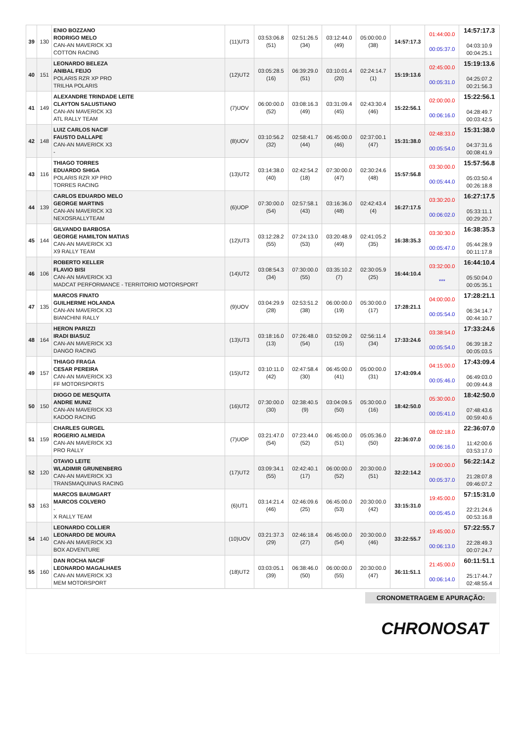| 39 | 130 | ENIO BOZZANO RODRIGO MELO CAN-AN MAVERICK X3 COTTON RACING | (11)UT3 | 03:53:06.8 (51) | 02:51:26.5 (34) | 03:12:44.0 (49) | 05:00:00.0 (38) | 14:57:17.3 | 01:44:00.0 00:05:37.0 | 14:57:17.3 04:03:10.9 00:04:25.1 |
| 40 | 151 | LEONARDO BELEZA ANIBAL FEIJO POLARIS RZR XP PRO TRILHA POLARIS | (12)UT2 | 03:05:28.5 (16) | 06:39:29.0 (51) | 03:10:01.4 (20) | 02:24:14.7 (1) | 15:19:13.6 | 02:45:00.0 00:05:31.0 | 15:19:13.6 04:25:07.2 00:21:56.3 |
| 41 | 149 | ALEXANDRE TRINDADE LEITE CLAYTON SALUSTIANO CAN-AN MAVERICK X3 ATL RALLY TEAM | (7)UOV | 06:00:00.0 (52) | 03:08:16.3 (49) | 03:31:09.4 (45) | 02:43:30.4 (46) | 15:22:56.1 | 02:00:00.0 00:06:16.0 | 15:22:56.1 04:28:49.7 00:03:42.5 |
| 42 | 148 | LUIZ CARLOS NACIF FAUSTO DALLAPE CAN-AN MAVERICK X3 - | (8)UOV | 03:10:56.2 (32) | 02:58:41.7 (44) | 06:45:00.0 (46) | 02:37:00.1 (47) | 15:31:38.0 | 02:48:33.0 00:05:54.0 | 15:31:38.0 04:37:31.6 00:08:41.9 |
| 43 | 116 | THIAGO TORRES EDUARDO SHIGA POLARIS RZR XP PRO TORRES RACING | (13)UT2 | 03:14:38.0 (40) | 02:42:54.2 (18) | 07:30:00.0 (47) | 02:30:24.6 (48) | 15:57:56.8 | 03:30:00.0 00:05:44.0 | 15:57:56.8 05:03:50.4 00:26:18.8 |
| 44 | 139 | CARLOS EDUARDO MELO GEORGE MARTINS CAN-AN MAVERICK X3 NEXOSRALLYTEAM | (6)UOP | 07:30:00.0 (54) | 02:57:58.1 (43) | 03:16:36.0 (48) | 02:42:43.4 (4) | 16:27:17.5 | 03:30:20.0 00:06:02.0 | 16:27:17.5 05:33:11.1 00:29:20.7 |
| 45 | 144 | GILVANDO BARBOSA GEORGE HAMILTON MATIAS CAN-AN MAVERICK X3 X9 RALLY TEAM | (12)UT3 | 03:12:28.2 (55) | 07:24:13.0 (53) | 03:20:48.9 (49) | 02:41:05.2 (35) | 16:38:35.3 | 03:30:30.0 00:05:47.0 | 16:38:35.3 05:44:28.9 00:11:17.8 |
| 46 | 106 | ROBERTO KELLER FLAVIO BISI CAN-AN MAVERICK X3 MADCAT PERFORMANCE - TERRITORIO MOTORSPORT | (14)UT2 | 03:08:54.3 (34) | 07:30:00.0 (55) | 03:35:10.2 (7) | 02:30:05.9 (25) | 16:44:10.4 | 03:32:00.0 *** | 16:44:10.4 05:50:04.0 00:05:35.1 |
| 47 | 135 | MARCOS FINATO GUILHERME HOLANDA CAN-AN MAVERICK X3 BIANCHINI RALLY | (9)UOV | 03:04:29.9 (28) | 02:53:51.2 (38) | 06:00:00.0 (19) | 05:30:00.0 (17) | 17:28:21.1 | 04:00:00.0 00:05:54.0 | 17:28:21.1 06:34:14.7 00:44:10.7 |
| 48 | 164 | HERON PARIZZI IRADI BIASUZ CAN-AN MAVERICK X3 DANGO RACING | (13)UT3 | 03:18:16.0 (13) | 07:26:48.0 (54) | 03:52:09.2 (15) | 02:56:11.4 (34) | 17:33:24.6 | 03:38:54.0 00:05:54.0 | 17:33:24.6 06:39:18.2 00:05:03.5 |
| 49 | 157 | THIAGO FRAGA CESAR PEREIRA CAN-AN MAVERICK X3 FF MOTORSPORTS | (15)UT2 | 03:10:11.0 (42) | 02:47:58.4 (30) | 06:45:00.0 (41) | 05:00:00.0 (31) | 17:43:09.4 | 04:15:00.0 00:05:46.0 | 17:43:09.4 06:49:03.0 00:09:44.8 |
| 50 | 150 | DIOGO DE MESQUITA ANDRE MUNIZ CAN-AN MAVERICK X3 KADOO RACING | (16)UT2 | 07:30:00.0 (30) | 02:38:40.5 (9) | 03:04:09.5 (50) | 05:30:00.0 (16) | 18:42:50.0 | 05:30:00.0 00:05:41.0 | 18:42:50.0 07:48:43.6 00:59:40.6 |
| 51 | 159 | CHARLES GURGEL ROGERIO ALMEIDA CAN-AN MAVERICK X3 PRO RALLY | (7)UOP | 03:21:47.0 (54) | 07:23:44.0 (52) | 06:45:00.0 (51) | 05:05:36.0 (50) | 22:36:07.0 | 08:02:18.0 00:06:16.0 | 22:36:07.0 11:42:00.6 03:53:17.0 |
| 52 | 120 | OTAVIO LEITE WLADIMIR GRUNENBERG CAN-AN MAVERICK X3 TRANSMAQUINAS RACING | (17)UT2 | 03:09:34.1 (55) | 02:42:40.1 (17) | 06:00:00.0 (52) | 20:30:00.0 (51) | 32:22:14.2 | 19:00:00.0 00:05:37.0 | 56:22:14.2 21:28:07.8 09:46:07.2 |
| 53 | 163 | MARCOS BAUMGART MARCOS COLVERO - X RALLY TEAM | (6)UT1 | 03:14:21.4 (46) | 02:46:09.6 (25) | 06:45:00.0 (53) | 20:30:00.0 (42) | 33:15:31.0 | 19:45:00.0 00:05:45.0 | 57:15:31.0 22:21:24.6 00:53:16.8 |
| 54 | 140 | LEONARDO COLLIER LEONARDO DE MOURA CAN-AN MAVERICK X3 BOX ADVENTURE | (10)UOV | 03:21:37.3 (29) | 02:46:18.4 (27) | 06:45:00.0 (54) | 20:30:00.0 (46) | 33:22:55.7 | 19:45:00.0 00:06:13.0 | 57:22:55.7 22:28:49.3 00:07:24.7 |
| 55 | 160 | DAN ROCHA NACIF LEONARDO MAGALHAES CAN-AN MAVERICK X3 MEM MOTORSPORT | (18)UT2 | 03:03:05.1 (39) | 06:38:46.0 (50) | 06:00:00.0 (55) | 20:30:00.0 (47) | 36:11:51.1 | 21:45:00.0 00:06:14.0 | 60:11:51.1 25:17:44.7 02:48:55.4 |
CRONOMETRAGEM E APURAÇÃO:
CHRONOSAT